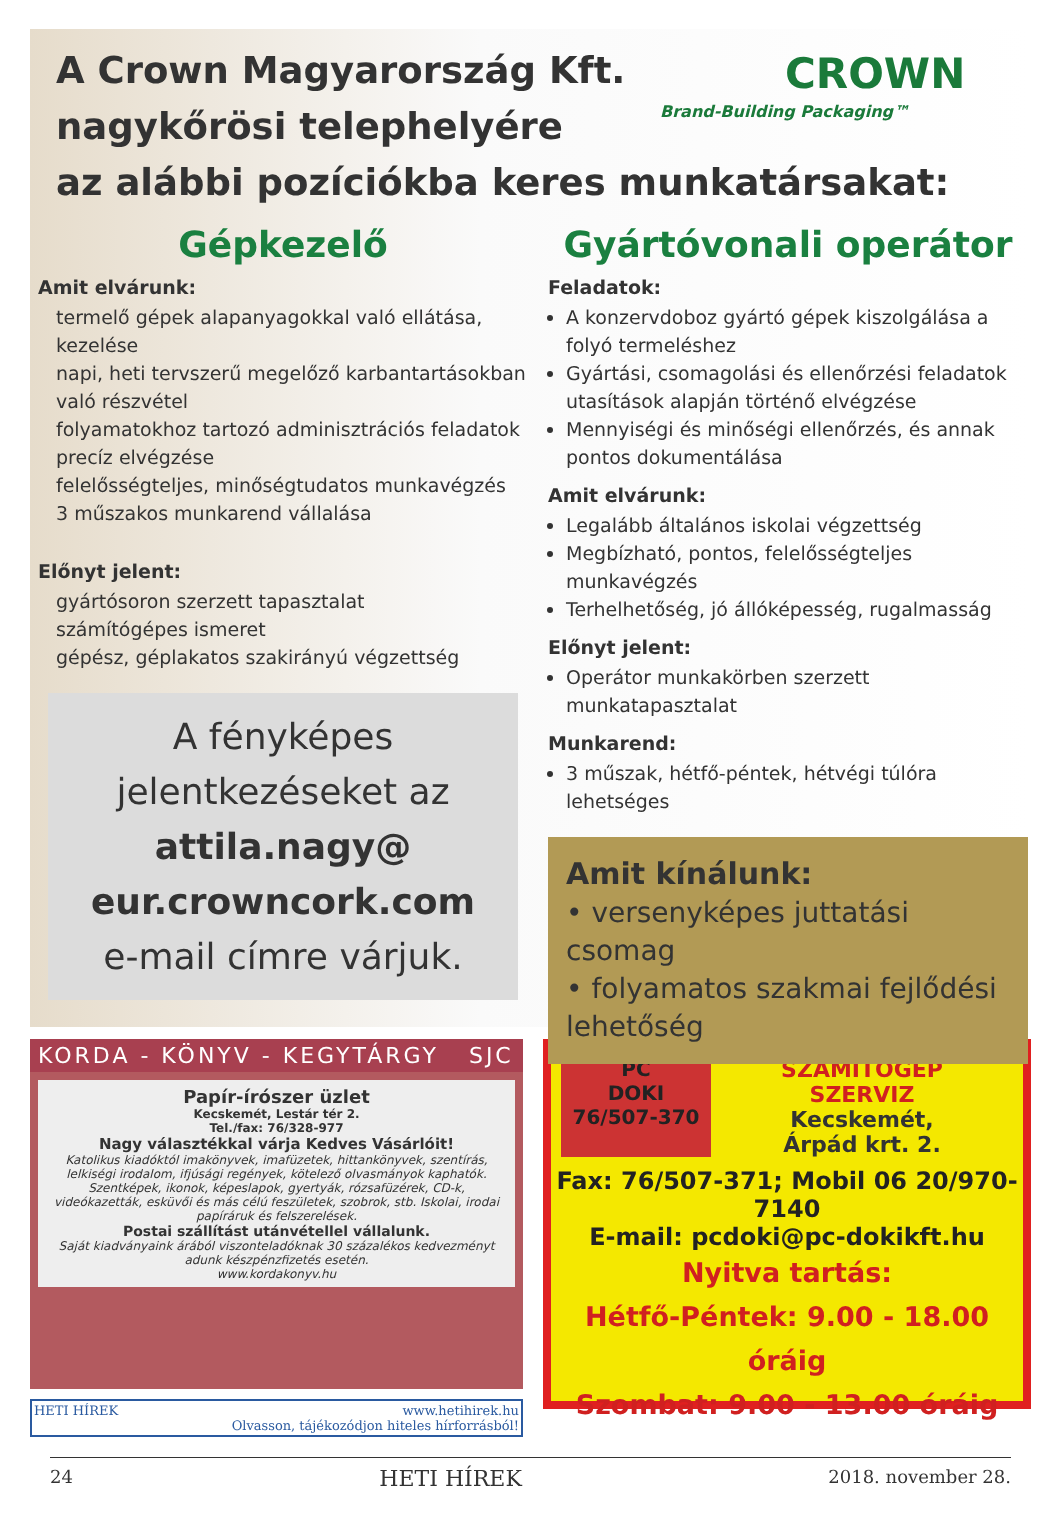A Crown Magyarország Kft.
nagykőrösi telephelyére
az alábbi pozíciókba keres munkatársakat:
CROWN
Brand-Building Packaging™
Gépkezelő
Amit elvárunk:
termelő gépek alapanyagokkal való ellátása, kezelése
napi, heti tervszerű megelőző karbantartásokban való részvétel
folyamatokhoz tartozó adminisztrációs feladatok precíz elvégzése
felelősségteljes, minőségtudatos munkavégzés
3 műszakos munkarend vállalása
Előnyt jelent:
gyártósoron szerzett tapasztalat
számítógépes ismeret
gépész, géplakatos szakirányú végzettség
A fényképes
jelentkezéseket az
attila.nagy@
eur.crowncork.com
e-mail címre várjuk.
Gyártóvonali operátor
Feladatok:
A konzervdoboz gyártó gépek kiszolgálása a folyó termeléshez
Gyártási, csomagolási és ellenőrzési feladatok utasítások alapján történő elvégzése
Mennyiségi és minőségi ellenőrzés, és annak pontos dokumentálása
Amit elvárunk:
Legalább általános iskolai végzettség
Megbízható, pontos, felelősségteljes munkavégzés
Terhelhetőség, jó állóképesség, rugalmasság
Előnyt jelent:
Operátor munkakörben szerzett munkatapasztalat
Munkarend:
3 műszak, hétfő-péntek, hétvégi túlóra lehetséges
Amit kínálunk:
• versenyképes juttatási csomag
• folyamatos szakmai fejlődési lehetőség
KORDA - KÖNYV - KEGYTÁRGY SJC
Papír-írószer üzlet
Kecskemét, Lestár tér 2.
Tel./fax: 76/328-977
Nagy választékkal várja Kedves Vásárlóit!
Katolikus kiadóktól imakönyvek, imafüzetek, hittankönyvek, szentírás, lelkiségi irodalom, ifjúsági regények, kötelező olvasmányok kaphatók. Szentképek, ikonok, képeslapok, gyertyák, rózsafüzérek, CD-k, videókazetták, esküvői és más célú feszületek, szobrok, stb. Iskolai, irodai papíráruk és felszerelések.
Postai szállítást utánvétellel vállalunk.
Saját kiadványaink árából viszonteladóknak 30 százalékos kedvezményt adunk készpénzfizetés esetén.
www.kordakonyv.hu
HETI HÍREK www.hetihirek.hu
Olvasson, tájékozódjon hiteles hírforrásból!
PC
DOKI
76/507-370
SZÁMÍTÓGÉP
SZERVIZ
Kecskemét,
Árpád krt. 2.
Fax: 76/507-371; Mobil 06 20/970-7140
E-mail: pcdoki@pc-dokikft.hu
Nyitva tartás:
Hétfő-Péntek: 9.00 - 18.00 óráig
Szombat: 9.00 - 13.00 óráig
24 HETI HÍREK 2018. november 28.